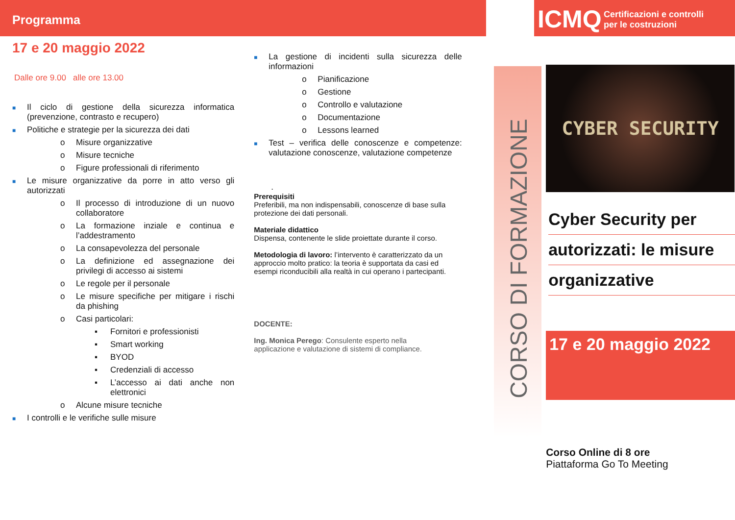Programma
17 e 20 maggio 2022
Dalle ore 9.00 alle ore 13.00
■ Il ciclo di gestione della sicurezza informatica (prevenzione, contrasto e recupero)
■ Politiche e strategie per la sicurezza dei dati
o Misure organizzative
o Misure tecniche
o Figure professionali di riferimento
■ Le misure organizzative da porre in atto verso gli autorizzati
o Il processo di introduzione di un nuovo collaboratore
o La formazione inziale e continua e l’addestramento
o La consapevolezza del personale
o La definizione ed assegnazione dei privilegi di accesso ai sistemi
o Le regole per il personale
o Le misure specifiche per mitigare i rischi da phishing
o Casi particolari:
▪ Fornitori e professionisti
▪ Smart working
▪ BYOD
▪ Credenziali di accesso
▪ L’accesso ai dati anche non elettronici
o Alcune misure tecniche
■ I controlli e le verifiche sulle misure
■ La gestione di incidenti sulla sicurezza delle informazioni
o Pianificazione
o Gestione
o Controllo e valutazione
o Documentazione
o Lessons learned
■ Test – verifica delle conoscenze e competenze: valutazione conoscenze, valutazione competenze
.
Prerequisiti
Preferibili, ma non indispensabili, conoscenze di base sulla protezione dei dati personali.
Materiale didattico
Dispensa, contenente le slide proiettate durante il corso.
Metodologia di lavoro: l’intervento è caratterizzato da un approccio molto pratico: la teoria è supportata da casi ed esempi riconducibili alla realtà in cui operano i partecipanti.
DOCENTE:
Ing. Monica Perego: Consulente esperto nella
applicazione e valutazione di sistemi di compliance.
CORSO DI FORMAZIONE
ICMQ Certificazioni e controlli
per le costruzioni
CYBER SECURITY
Cyber Security per
autorizzati: le misure
organizzative
17 e 20 maggio 2022
Corso Online di 8 ore
Piattaforma Go To Meeting